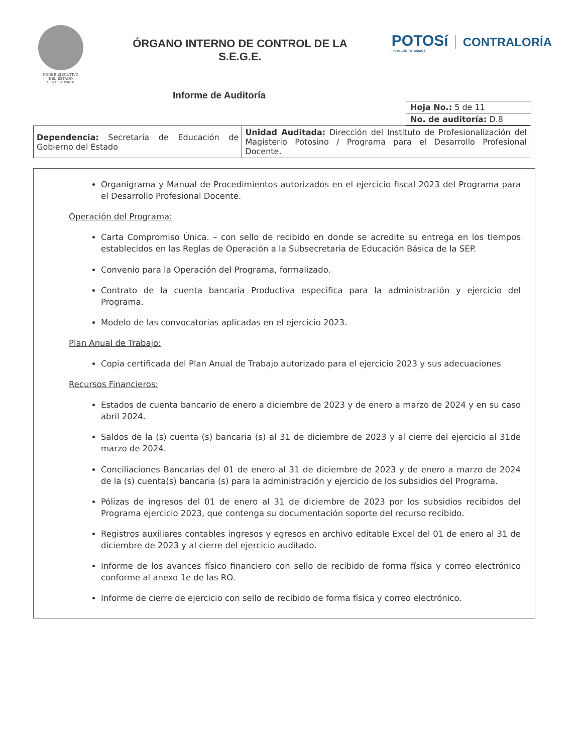PODER EJECUTIVO
DEL ESTADO
San Luis Potosí
ÓRGANO INTERNO DE CONTROL DE LA
S.E.G.E.
POTOSí
PARA LOS POTOSINOS
CONTRALORÍA
Informe de Auditoría
| Hoja No.: 5 de 11 |
| No. de auditoría: D.8 |
| Dependencia: Secretaría de Educación de Gobierno del Estado | Unidad Auditada: Dirección del Instituto de Profesionalización del Magisterio Potosino / Programa para el Desarrollo Profesional Docente. |
Organigrama y Manual de Procedimientos autorizados en el ejercicio fiscal 2023 del Programa para el Desarrollo Profesional Docente.
Operación del Programa:
Carta Compromiso Única. – con sello de recibido en donde se acredite su entrega en los tiempos establecidos en las Reglas de Operación a la Subsecretaria de Educación Básica de la SEP.
Convenio para la Operación del Programa, formalizado.
Contrato de la cuenta bancaria Productiva especifica para la administración y ejercicio del Programa.
Modelo de las convocatorias aplicadas en el ejercicio 2023.
Plan Anual de Trabajo:
Copia certificada del Plan Anual de Trabajo autorizado para el ejercicio 2023 y sus adecuaciones
Recursos Financieros:
Estados de cuenta bancario de enero a diciembre de 2023 y de enero a marzo de 2024 y en su caso abril 2024.
Saldos de la (s) cuenta (s) bancaria (s) al 31 de diciembre de 2023 y al cierre del ejercicio al 31de marzo de 2024.
Conciliaciones Bancarias del 01 de enero al 31 de diciembre de 2023 y de enero a marzo de 2024 de la (s) cuenta(s) bancaria (s) para la administración y ejercicio de los subsidios del Programa.
Pólizas de ingresos del 01 de enero al 31 de diciembre de 2023 por los subsidios recibidos del Programa ejercicio 2023, que contenga su documentación soporte del recurso recibido.
Registros auxiliares contables ingresos y egresos en archivo editable Excel del 01 de enero al 31 de diciembre de 2023 y al cierre del ejercicio auditado.
Informe de los avances físico financiero con sello de recibido de forma física y correo electrónico conforme al anexo 1e de las RO.
Informe de cierre de ejercicio con sello de recibido de forma física y correo electrónico.